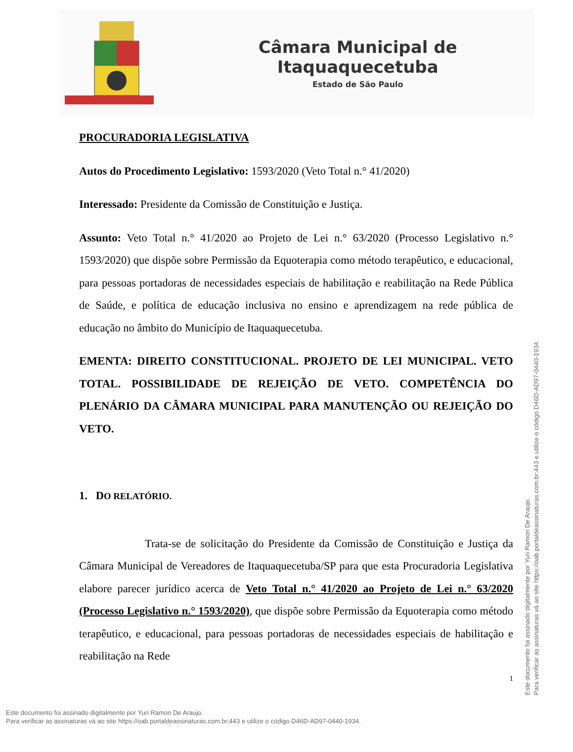Câmara Municipal de Itaquaquecetuba
Estado de São Paulo
PROCURADORIA LEGISLATIVA
Autos do Procedimento Legislativo: 1593/2020 (Veto Total n.° 41/2020)
Interessado: Presidente da Comissão de Constituição e Justiça.
Assunto: Veto Total n.° 41/2020 ao Projeto de Lei n.° 63/2020 (Processo Legislativo n.° 1593/2020) que dispõe sobre Permissão da Equoterapia como método terapêutico, e educacional, para pessoas portadoras de necessidades especiais de habilitação e reabilitação na Rede Pública de Saúde, e política de educação inclusiva no ensino e aprendizagem na rede pública de educação no âmbito do Município de Itaquaquecetuba.
EMENTA: DIREITO CONSTITUCIONAL. PROJETO DE LEI MUNICIPAL. VETO TOTAL. POSSIBILIDADE DE REJEIÇÃO DE VETO. COMPETÊNCIA DO PLENÁRIO DA CÂMARA MUNICIPAL PARA MANUTENÇÃO OU REJEIÇÃO DO VETO.
1. DO RELATÓRIO.
Trata-se de solicitação do Presidente da Comissão de Constituição e Justiça da Câmara Municipal de Vereadores de Itaquaquecetuba/SP para que esta Procuradoria Legislativa elabore parecer jurídico acerca de Veto Total n.° 41/2020 ao Projeto de Lei n.° 63/2020 (Processo Legislativo n.° 1593/2020), que dispõe sobre Permissão da Equoterapia como método terapêutico, e educacional, para pessoas portadoras de necessidades especiais de habilitação e reabilitação na Rede
1
Este documento foi assinado digitalmente por Yuri Ramon De Araujo.
Para verificar as assinaturas vá ao site https://oab.portaldeassinaturas.com.br:443 e utilize o código D46D-AD97-0440-1934.
Este documento foi assinado digitalmente por Yuri Ramon De Araujo.
Para verificar as assinaturas vá ao site https://oab.portaldeassinaturas.com.br:443 e utilize o código D46D-AD97-0440-1934.